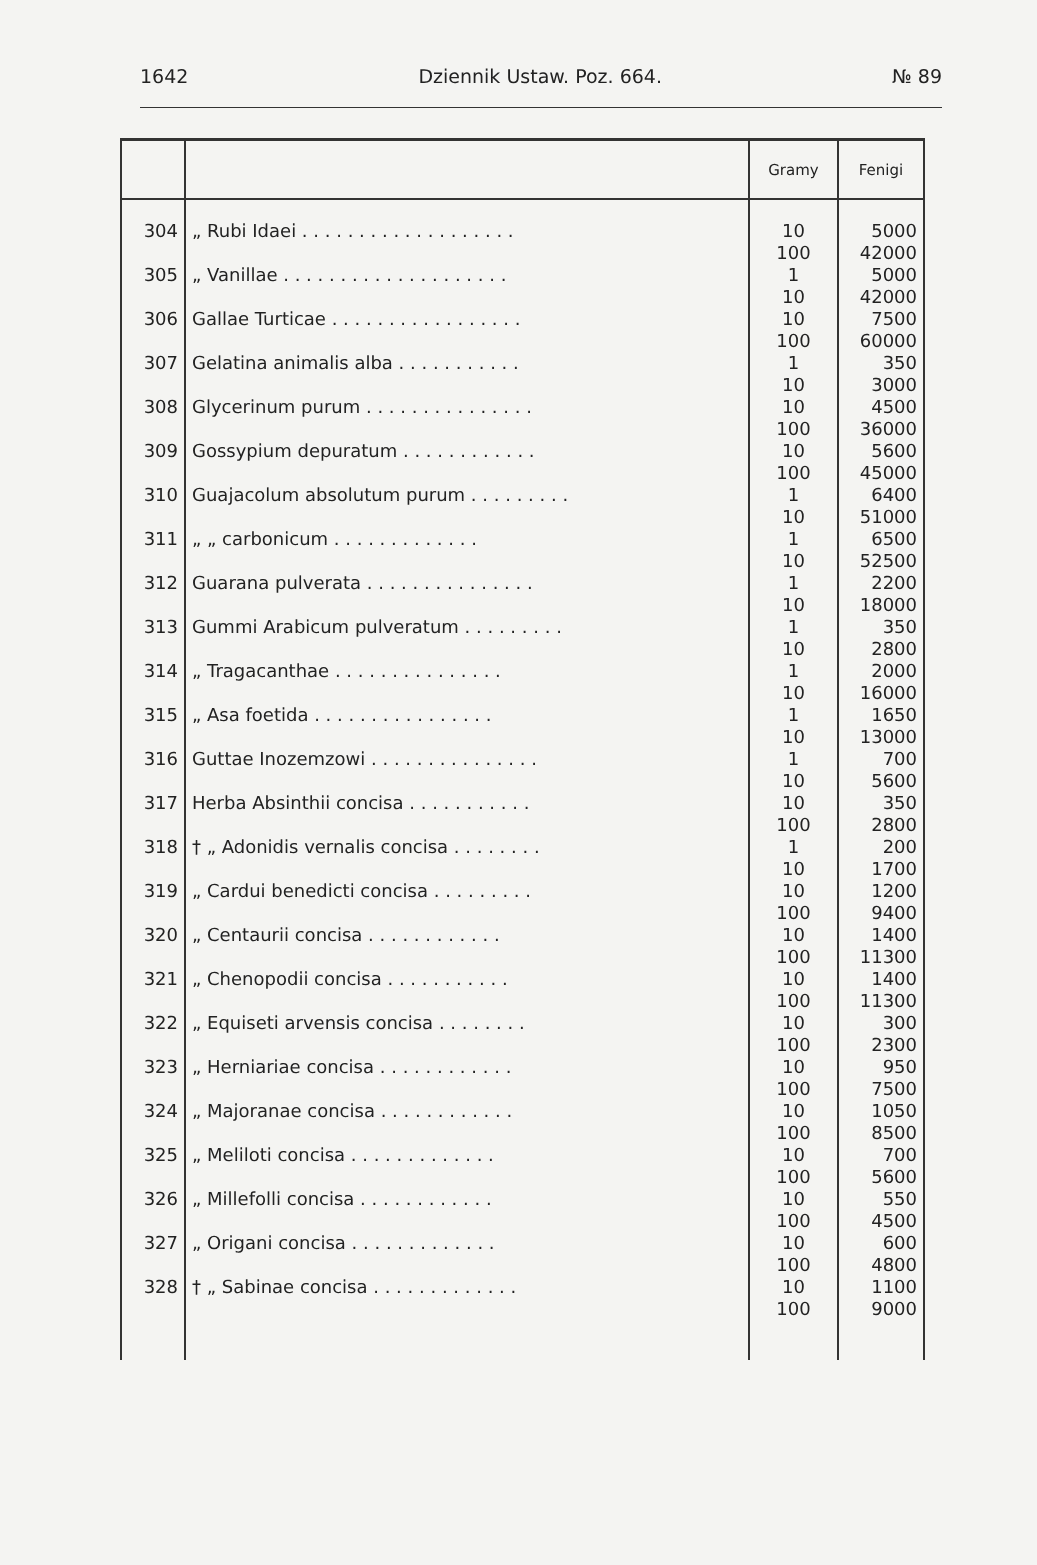1642 Dziennik Ustaw. Poz. 664. № 89
| | | Gramy | Fenigi |
| --- | --- | --- | --- |
| 304 | „ Rubi Idaei . . . . . . . . . . . . . . . . . . . | 10 100 | 5000 42000 |
| 305 | „ Vanillae . . . . . . . . . . . . . . . . . . . . | 1 10 | 5000 42000 |
| 306 | Gallae Turticae . . . . . . . . . . . . . . . . . | 10 100 | 7500 60000 |
| 307 | Gelatina animalis alba . . . . . . . . . . . | 1 10 | 350 3000 |
| 308 | Glycerinum purum . . . . . . . . . . . . . . . | 10 100 | 4500 36000 |
| 309 | Gossypium depuratum . . . . . . . . . . . . | 10 100 | 5600 45000 |
| 310 | Guajacolum absolutum purum . . . . . . . . . | 1 10 | 6400 51000 |
| 311 | „ „ carbonicum . . . . . . . . . . . . . | 1 10 | 6500 52500 |
| 312 | Guarana pulverata . . . . . . . . . . . . . . . | 1 10 | 2200 18000 |
| 313 | Gummi Arabicum pulveratum . . . . . . . . . | 1 10 | 350 2800 |
| 314 | „ Tragacanthae . . . . . . . . . . . . . . . | 1 10 | 2000 16000 |
| 315 | „ Asa foetida . . . . . . . . . . . . . . . . | 1 10 | 1650 13000 |
| 316 | Guttae Inozemzowi . . . . . . . . . . . . . . . | 1 10 | 700 5600 |
| 317 | Herba Absinthii concisa . . . . . . . . . . . | 10 100 | 350 2800 |
| 318 | † „ Adonidis vernalis concisa . . . . . . . . | 1 10 | 200 1700 |
| 319 | „ Cardui benedicti concisa . . . . . . . . . | 10 100 | 1200 9400 |
| 320 | „ Centaurii concisa . . . . . . . . . . . . | 10 100 | 1400 11300 |
| 321 | „ Chenopodii concisa . . . . . . . . . . . | 10 100 | 1400 11300 |
| 322 | „ Equiseti arvensis concisa . . . . . . . . | 10 100 | 300 2300 |
| 323 | „ Herniariae concisa . . . . . . . . . . . . | 10 100 | 950 7500 |
| 324 | „ Majoranae concisa . . . . . . . . . . . . | 10 100 | 1050 8500 |
| 325 | „ Meliloti concisa . . . . . . . . . . . . . | 10 100 | 700 5600 |
| 326 | „ Millefolli concisa . . . . . . . . . . . . | 10 100 | 550 4500 |
| 327 | „ Origani concisa . . . . . . . . . . . . . | 10 100 | 600 4800 |
| 328 | † „ Sabinae concisa . . . . . . . . . . . . . | 10 100 | 1100 9000 |